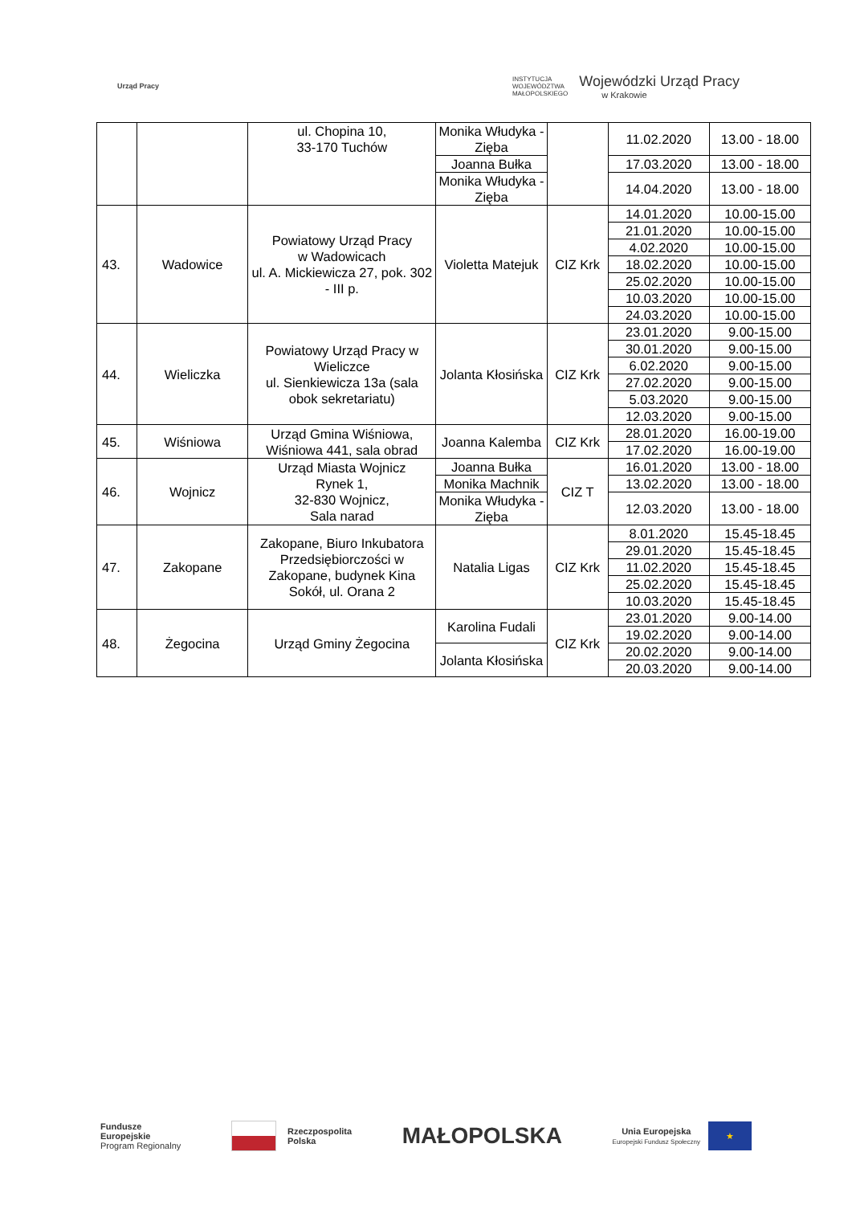Urząd Pracy
INSTYTUCJA
WOJEWÓDZTWA
MAŁOPOLSKIEGO
Wojewódzki Urząd Pracy
w Krakowie
| | | ul. Chopina 10, 33-170 Tuchów | Monika Włudyka - Zięba | | 11.02.2020 | 13.00 - 18.00 |
| | | | Joanna Bułka | | 17.03.2020 | 13.00 - 18.00 |
| | | | Monika Włudyka - Zięba | | 14.04.2020 | 13.00 - 18.00 |
| 43. | Wadowice | Powiatowy Urząd Pracy w Wadowicach ul. A. Mickiewicza 27, pok. 302 - III p. | Violetta Matejuk | CIZ Krk | 14.01.2020 | 10.00-15.00 |
| | | | | | 21.01.2020 | 10.00-15.00 |
| | | | | | 4.02.2020 | 10.00-15.00 |
| | | | | | 18.02.2020 | 10.00-15.00 |
| | | | | | 25.02.2020 | 10.00-15.00 |
| | | | | | 10.03.2020 | 10.00-15.00 |
| | | | | | 24.03.2020 | 10.00-15.00 |
| 44. | Wieliczka | Powiatowy Urząd Pracy w Wieliczce ul. Sienkiewicza 13a (sala obok sekretariatu) | Jolanta Kłosińska | CIZ Krk | 23.01.2020 | 9.00-15.00 |
| | | | | | 30.01.2020 | 9.00-15.00 |
| | | | | | 6.02.2020 | 9.00-15.00 |
| | | | | | 27.02.2020 | 9.00-15.00 |
| | | | | | 5.03.2020 | 9.00-15.00 |
| | | | | | 12.03.2020 | 9.00-15.00 |
| 45. | Wiśniowa | Urząd Gmina Wiśniowa, Wiśniowa 441, sala obrad | Joanna Kalemba | CIZ Krk | 28.01.2020 | 16.00-19.00 |
| | | | | | 17.02.2020 | 16.00-19.00 |
| 46. | Wojnicz | Urząd Miasta Wojnicz Rynek 1, 32-830 Wojnicz, Sala narad | Joanna Bułka | CIZ T | 16.01.2020 | 13.00 - 18.00 |
| | | | Monika Machnik | | 13.02.2020 | 13.00 - 18.00 |
| | | | Monika Włudyka - Zięba | | 12.03.2020 | 13.00 - 18.00 |
| 47. | Zakopane | Zakopane, Biuro Inkubatora Przedsiębiorczości w Zakopane, budynek Kina Sokół, ul. Orana 2 | Natalia Ligas | CIZ Krk | 8.01.2020 | 15.45-18.45 |
| | | | | | 29.01.2020 | 15.45-18.45 |
| | | | | | 11.02.2020 | 15.45-18.45 |
| | | | | | 25.02.2020 | 15.45-18.45 |
| | | | | | 10.03.2020 | 15.45-18.45 |
| 48. | Żegocina | Urząd Gminy Żegocina | Karolina Fudali | CIZ Krk | 23.01.2020 | 9.00-14.00 |
| | | | | | 19.02.2020 | 9.00-14.00 |
| | | | Jolanta Kłosińska | | 20.02.2020 | 9.00-14.00 |
| | | | | | 20.03.2020 | 9.00-14.00 |
Fundusze
Europejskie
Program Regionalny
Rzeczpospolita
Polska
MAŁOPOLSKA
Unia Europejska
Europejski Fundusz Społeczny
★